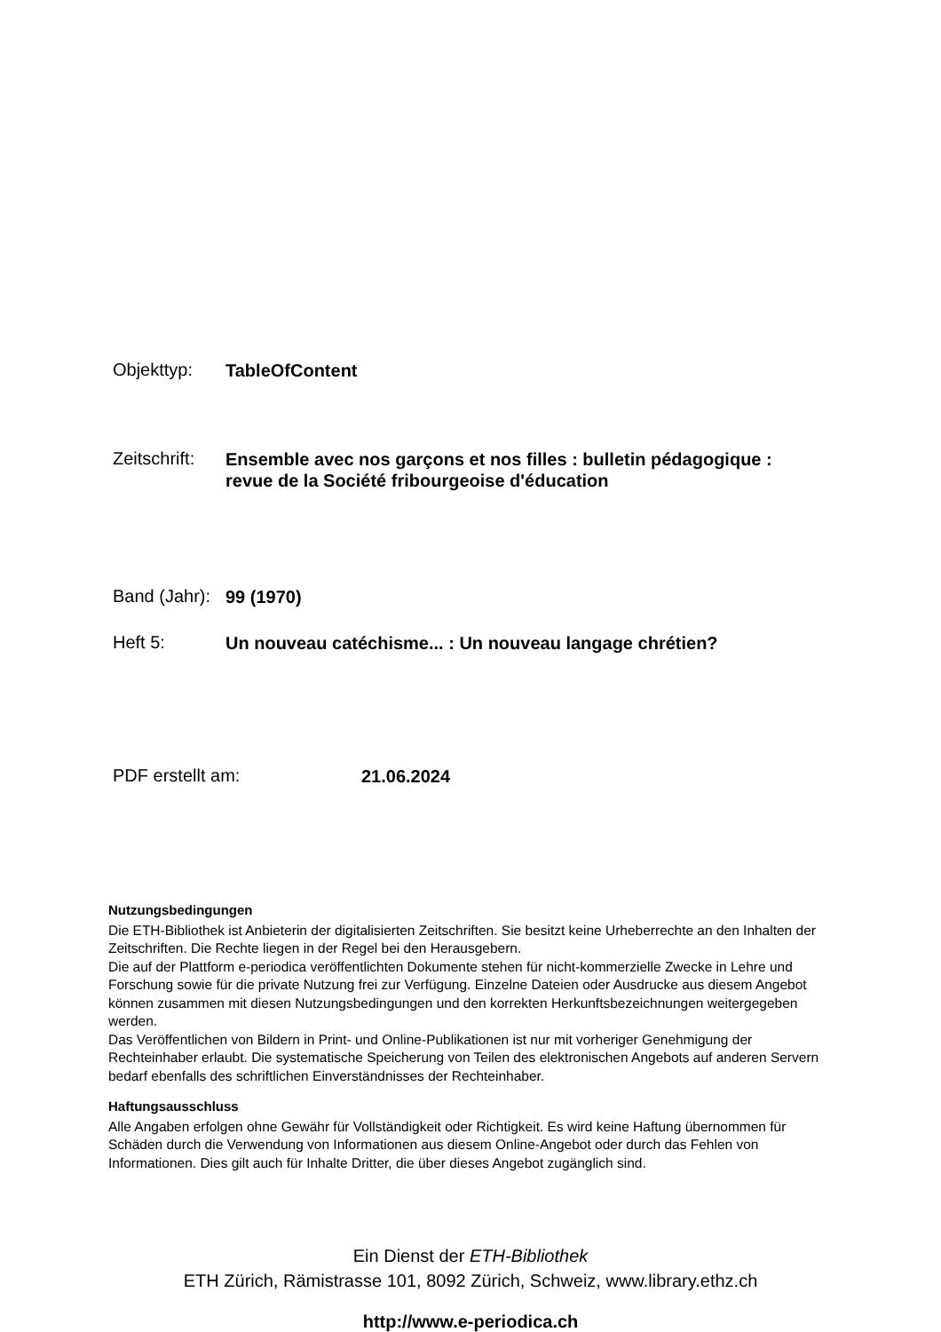Objekttyp:
TableOfContent
Zeitschrift:
Ensemble avec nos garçons et nos filles : bulletin pédagogique :
revue de la Société fribourgeoise d'éducation
Band (Jahr):
99 (1970)
Heft 5:
Un nouveau catéchisme... : Un nouveau langage chrétien?
PDF erstellt am:
21.06.2024
Nutzungsbedingungen
Die ETH-Bibliothek ist Anbieterin der digitalisierten Zeitschriften. Sie besitzt keine Urheberrechte an den Inhalten der Zeitschriften. Die Rechte liegen in der Regel bei den Herausgebern.
Die auf der Plattform e-periodica veröffentlichten Dokumente stehen für nicht-kommerzielle Zwecke in Lehre und Forschung sowie für die private Nutzung frei zur Verfügung. Einzelne Dateien oder Ausdrucke aus diesem Angebot können zusammen mit diesen Nutzungsbedingungen und den korrekten Herkunftsbezeichnungen weitergegeben werden.
Das Veröffentlichen von Bildern in Print- und Online-Publikationen ist nur mit vorheriger Genehmigung der Rechteinhaber erlaubt. Die systematische Speicherung von Teilen des elektronischen Angebots auf anderen Servern bedarf ebenfalls des schriftlichen Einverständnisses der Rechteinhaber.
Haftungsausschluss
Alle Angaben erfolgen ohne Gewähr für Vollständigkeit oder Richtigkeit. Es wird keine Haftung übernommen für Schäden durch die Verwendung von Informationen aus diesem Online-Angebot oder durch das Fehlen von Informationen. Dies gilt auch für Inhalte Dritter, die über dieses Angebot zugänglich sind.
Ein Dienst der ETH-Bibliothek
ETH Zürich, Rämistrasse 101, 8092 Zürich, Schweiz, www.library.ethz.ch
http://www.e-periodica.ch